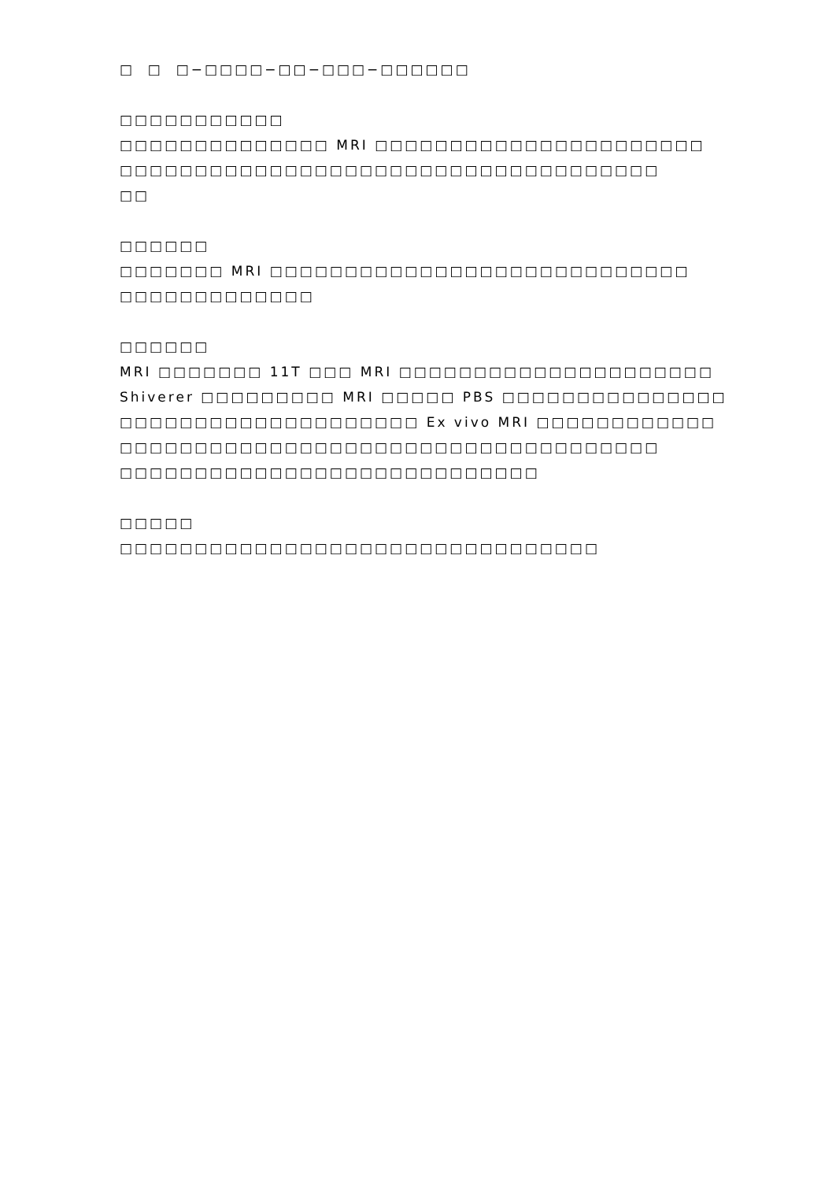□ □ □−□□□□−□□−□□□−□□□□□□
□□□□□□□□□□□
□□□□□□□□□□□□□□ MRI □□□□□□□□□□□□□□□□□□□□□□
□□□□□□□□□□□□□□□□□□□□□□□□□□□□□□□□□□□□
□□
□□□□□□
□□□□□□□ MRI □□□□□□□□□□□□□□□□□□□□□□□□□□□□
□□□□□□□□□□□□□
□□□□□□
MRI □□□□□□□ 11T □□□ MRI □□□□□□□□□□□□□□□□□□□□□
Shiverer □□□□□□□□□ MRI □□□□□ PBS □□□□□□□□□□□□□□□
□□□□□□□□□□□□□□□□□□□□ Ex vivo MRI □□□□□□□□□□□□
□□□□□□□□□□□□□□□□□□□□□□□□□□□□□□□□□□□□
□□□□□□□□□□□□□□□□□□□□□□□□□□□□
□□□□□
□□□□□□□□□□□□□□□□□□□□□□□□□□□□□□□□